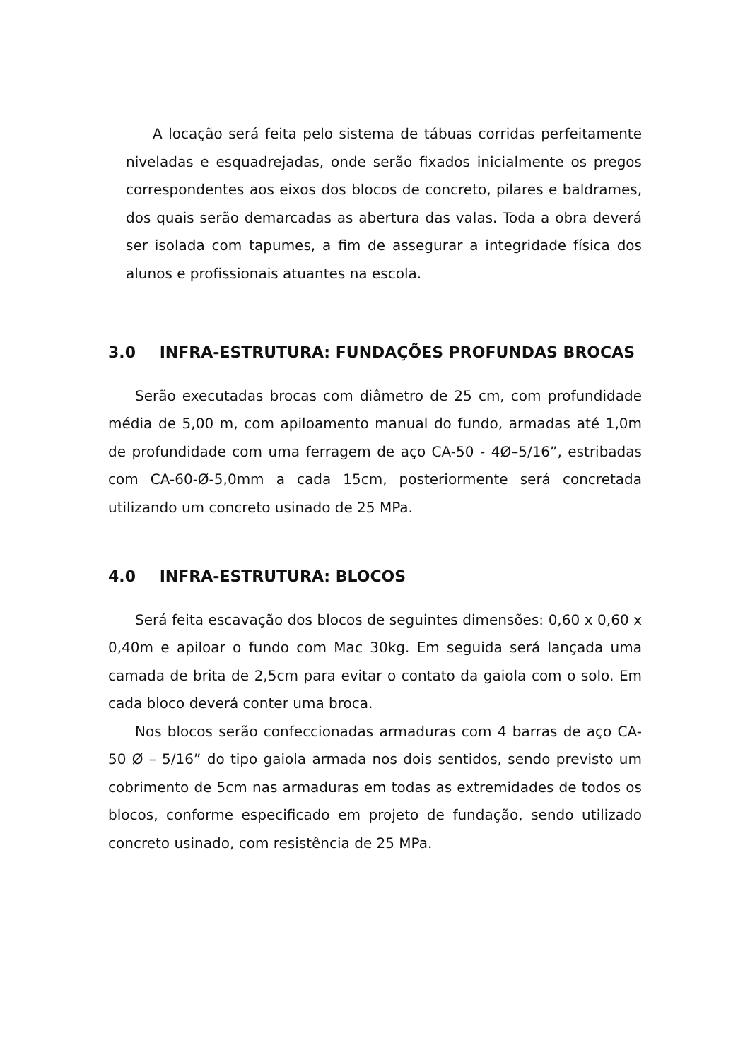A locação será feita pelo sistema de tábuas corridas perfeitamente niveladas e esquadrejadas, onde serão fixados inicialmente os pregos correspondentes aos eixos dos blocos de concreto, pilares e baldrames, dos quais serão demarcadas as abertura das valas. Toda a obra deverá ser isolada com tapumes, a fim de assegurar a integridade física dos alunos e profissionais atuantes na escola.
3.0 INFRA-ESTRUTURA: FUNDAÇÕES PROFUNDAS BROCAS
Serão executadas brocas com diâmetro de 25 cm, com profundidade média de 5,00 m, com apiloamento manual do fundo, armadas até 1,0m de profundidade com uma ferragem de aço CA-50 - 4Ø–5/16”, estribadas com CA-60-Ø-5,0mm a cada 15cm, posteriormente será concretada utilizando um concreto usinado de 25 MPa.
4.0 INFRA-ESTRUTURA: BLOCOS
Será feita escavação dos blocos de seguintes dimensões: 0,60 x 0,60 x 0,40m e apiloar o fundo com Mac 30kg. Em seguida será lançada uma camada de brita de 2,5cm para evitar o contato da gaiola com o solo. Em cada bloco deverá conter uma broca.
Nos blocos serão confeccionadas armaduras com 4 barras de aço CA-50 Ø – 5/16” do tipo gaiola armada nos dois sentidos, sendo previsto um cobrimento de 5cm nas armaduras em todas as extremidades de todos os blocos, conforme especificado em projeto de fundação, sendo utilizado concreto usinado, com resistência de 25 MPa.